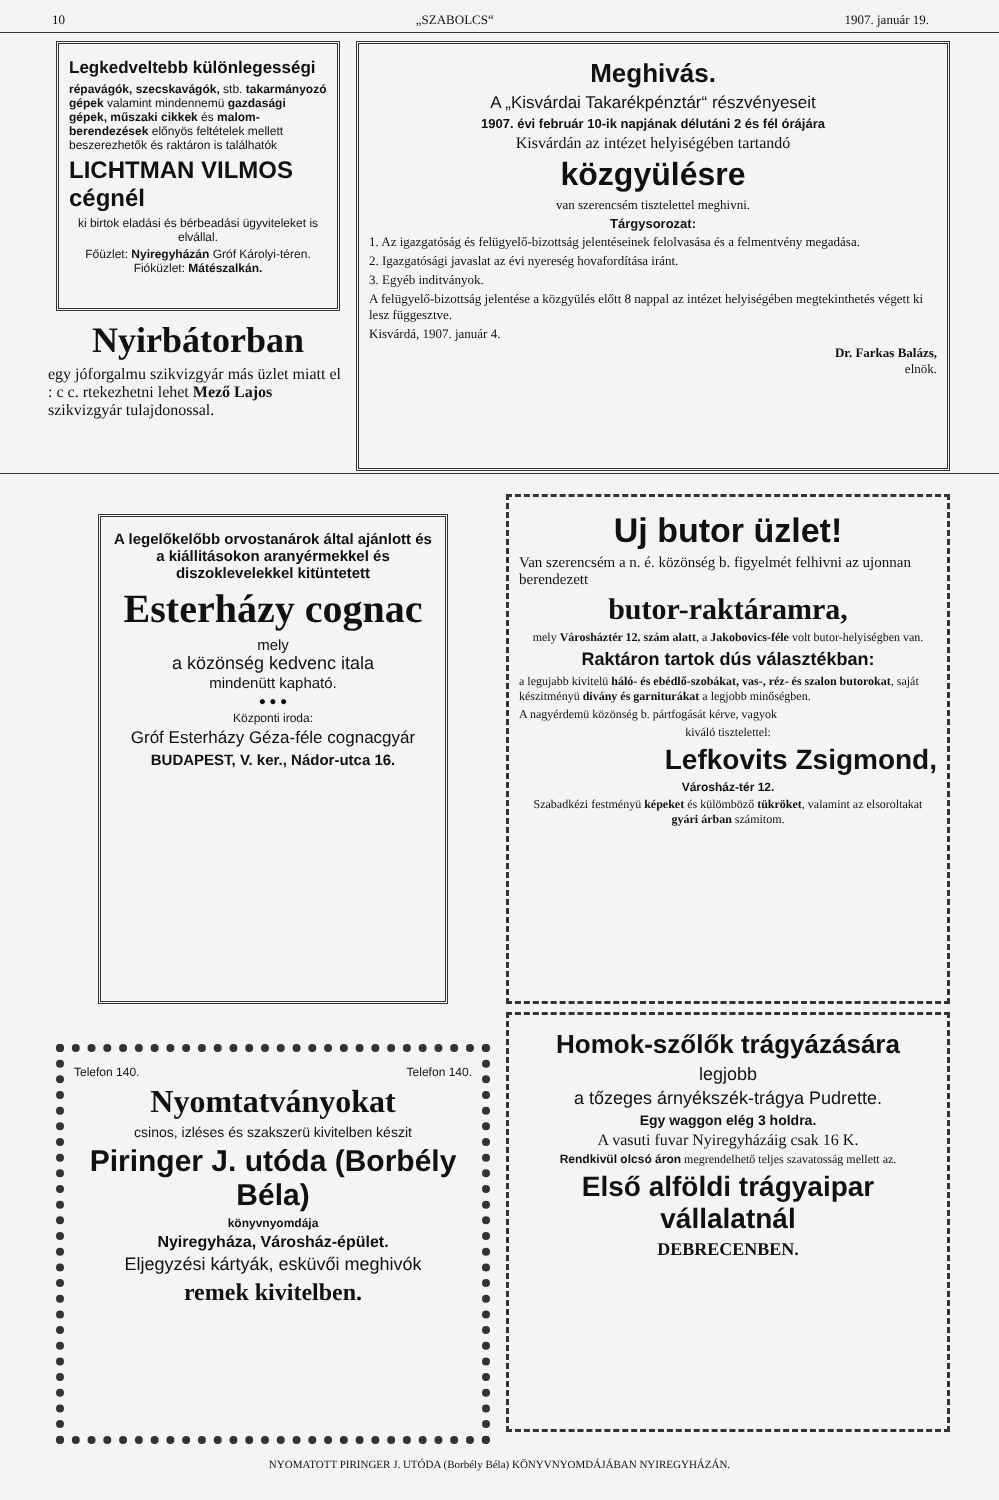10 „SZABOLCS“1907. január 19.
Legkedveltebb különlegességi
répavágók, szecskavágók, stb. takarmányozó gépek valamint mindennemü gazdasági gépek, műszaki cikkek és malom-berendezések előnyös feltételek mellett beszerezhetők és raktáron is találhatók
LICHTMAN VILMOS cégnél
ki birtok eladási és bérbeadási ügyviteleket is elvállal.
Főüzlet: Nyiregyházán Gróf Károlyi-téren.
Fióküzlet: Mátészalkán.
Nyirbátorban
egy jóforgalmu szikvizgyár más üzlet miatt el : c c. rtekezhetni lehet Mező Lajos szikvizgyár tulajdonossal.
Meghivás.
A „Kisvárdai Takarékpénztár“ részvényeseit
1907. évi február 10-ik napjának délutáni 2 és fél órájára
Kisvárdán az intézet helyiségében tartandó
közgyülésre
van szerencsém tisztelettel meghivni.
Tárgysorozat:
1. Az igazgatóság és felügyelő-bizottság jelentéseinek felolvasása és a felmentvény megadása.
2. Igazgatósági javaslat az évi nyereség hovafordítása iránt.
3. Egyéb inditványok.
A felügyelő-bizottság jelentése a közgyülés előtt 8 nappal az intézet helyiségében megtekinthetés végett ki lesz függesztve.
Kisvárdá, 1907. január 4.
Dr. Farkas Balázs,
elnök.
A legelőkelőbb orvostanárok által ajánlott és a kiállitásokon aranyérmekkel és diszoklevelekkel kitüntetett
Esterházy cognac
mely
a közönség kedvenc itala
mindenütt kapható.
● ● ●
Központi iroda:
Gróf Esterházy Géza-féle cognacgyár
BUDAPEST, V. ker., Nádor-utca 16.
Telefon 140. Telefon 140.
Nyomtatványokat
csinos, izléses és szakszerü kivitelben készit
Piringer J. utóda (Borbély Béla)
könyvnyomdája
Nyiregyháza, Városház-épület.
Eljegyzési kártyák, esküvői meghivók
remek kivitelben.
Uj butor üzlet!
Van szerencsém a n. é. közönség b. figyelmét felhivni az ujonnan berendezett
butor-raktáramra,
mely Városháztér 12. szám alatt, a Jakobovics-féle volt butor-helyiségben van.
Raktáron tartok dús választékban:
a legujabb kivitelü háló- és ebédlő-szobákat, vas-, réz- és szalon butorokat, saját készitményü divány és garniturákat a legjobb minőségben.
A nagyérdemü közönség b. pártfogását kérve, vagyok
kiváló tisztelettel:
Lefkovits Zsigmond,
Városház-tér 12.
Szabadkézi festményü képeket és külömböző tükröket, valamint az elsoroltakat gyári árban számitom.
Homok-szőlők trágyázására
legjobb
a tőzeges árnyékszék-trágya Pudrette.
Egy waggon elég 3 holdra.
A vasuti fuvar Nyiregyházáig csak 16 K.
Rendkivül olcsó áron megrendelhető teljes szavatosság mellett az.
Első alföldi trágyaipar vállalatnál
DEBRECENBEN.
NYOMATOTT PIRINGER J. UTÓDA (Borbély Béla) KÖNYVNYOMDÁJÁBAN NYIREGYHÁZÁN.